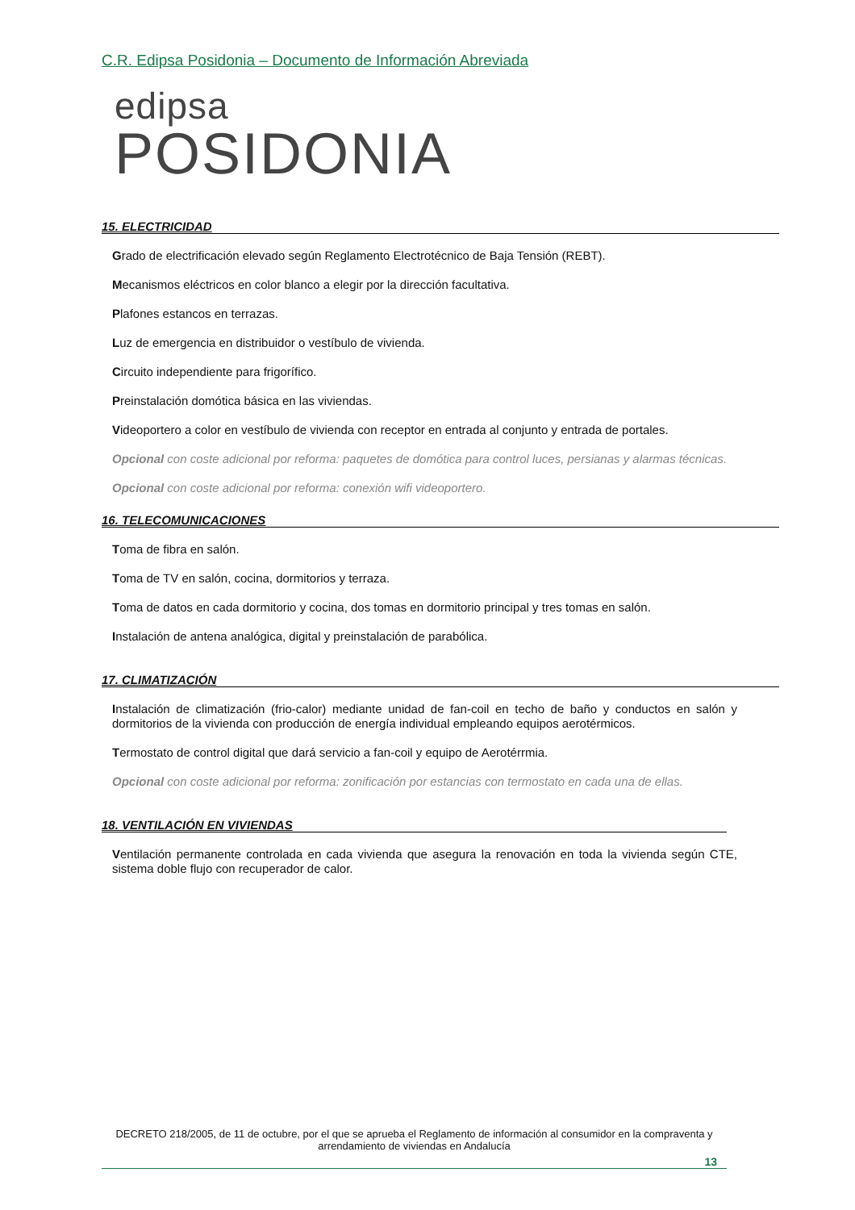C.R. Edipsa Posidonia – Documento de Información Abreviada
edipsa
POSIDONIA
15. ELECTRICIDAD
Grado de electrificación elevado según Reglamento Electrotécnico de Baja Tensión (REBT).
Mecanismos eléctricos en color blanco a elegir por la dirección facultativa.
Plafones estancos en terrazas.
Luz de emergencia en distribuidor o vestíbulo de vivienda.
Circuito independiente para frigorífico.
Preinstalación domótica básica en las viviendas.
Videoportero a color en vestíbulo de vivienda con receptor en entrada al conjunto y entrada de portales.
Opcional con coste adicional por reforma: paquetes de domótica para control luces, persianas y alarmas técnicas.
Opcional con coste adicional por reforma: conexión wifi videoportero.
16. TELECOMUNICACIONES
Toma de fibra en salón.
Toma de TV en salón, cocina, dormitorios y terraza.
Toma de datos en cada dormitorio y cocina, dos tomas en dormitorio principal y tres tomas en salón.
Instalación de antena analógica, digital y preinstalación de parabólica.
17. CLIMATIZACIÓN
Instalación de climatización (frio-calor) mediante unidad de fan-coil en techo de baño y conductos en salón y dormitorios de la vivienda con producción de energía individual empleando equipos aerotérmicos.
Termostato de control digital que dará servicio a fan-coil y equipo de Aerotérrmia.
Opcional con coste adicional por reforma: zonificación por estancias con termostato en cada una de ellas.
18. VENTILACIÓN EN VIVIENDAS
Ventilación permanente controlada en cada vivienda que asegura la renovación en toda la vivienda según CTE, sistema doble flujo con recuperador de calor.
DECRETO 218/2005, de 11 de octubre, por el que se aprueba el Reglamento de información al consumidor en la compraventa y arrendamiento de viviendas en Andalucía
13